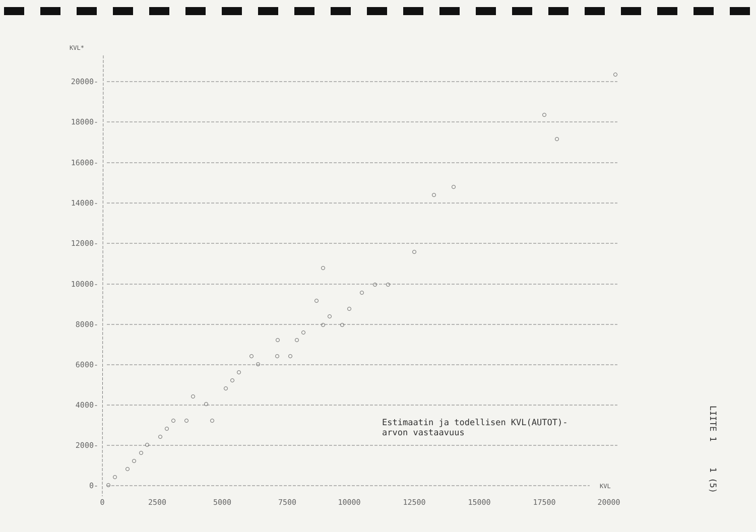KVL*
20000-
18000-
16000-
14000-
12000-
10000-
8000-
6000-
4000-
2000-
0-
0
2500
5000
7500
10000
12500
15000
17500
20000
KVL
Estimaatin ja todellisen KVL(AUTOT)-
arvon vastaavuus
LIITE 1 1 (5)